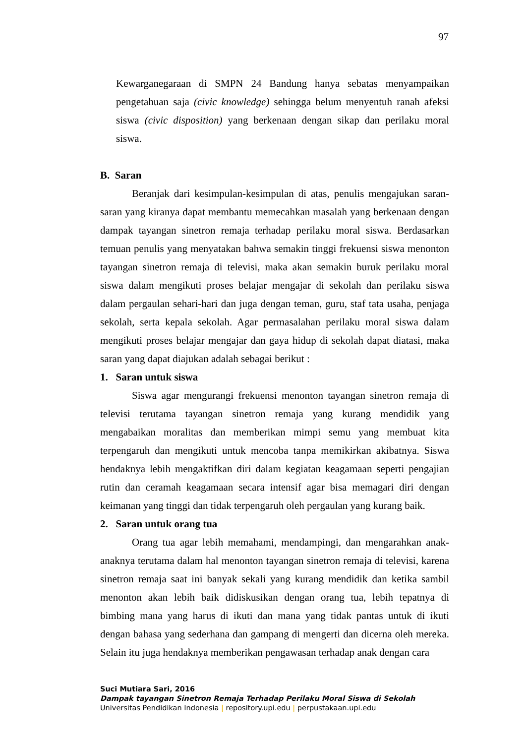97
Kewarganegaraan di SMPN 24 Bandung hanya sebatas menyampaikan pengetahuan saja (civic knowledge) sehingga belum menyentuh ranah afeksi siswa (civic disposition) yang berkenaan dengan sikap dan perilaku moral siswa.
B. Saran
Beranjak dari kesimpulan-kesimpulan di atas, penulis mengajukan saran-saran yang kiranya dapat membantu memecahkan masalah yang berkenaan dengan dampak tayangan sinetron remaja terhadap perilaku moral siswa. Berdasarkan temuan penulis yang menyatakan bahwa semakin tinggi frekuensi siswa menonton tayangan sinetron remaja di televisi, maka akan semakin buruk perilaku moral siswa dalam mengikuti proses belajar mengajar di sekolah dan perilaku siswa dalam pergaulan sehari-hari dan juga dengan teman, guru, staf tata usaha, penjaga sekolah, serta kepala sekolah. Agar permasalahan perilaku moral siswa dalam mengikuti proses belajar mengajar dan gaya hidup di sekolah dapat diatasi, maka saran yang dapat diajukan adalah sebagai berikut :
1. Saran untuk siswa
Siswa agar mengurangi frekuensi menonton tayangan sinetron remaja di televisi terutama tayangan sinetron remaja yang kurang mendidik yang mengabaikan moralitas dan memberikan mimpi semu yang membuat kita terpengaruh dan mengikuti untuk mencoba tanpa memikirkan akibatnya. Siswa hendaknya lebih mengaktifkan diri dalam kegiatan keagamaan seperti pengajian rutin dan ceramah keagamaan secara intensif agar bisa memagari diri dengan keimanan yang tinggi dan tidak terpengaruh oleh pergaulan yang kurang baik.
2. Saran untuk orang tua
Orang tua agar lebih memahami, mendampingi, dan mengarahkan anak-anaknya terutama dalam hal menonton tayangan sinetron remaja di televisi, karena sinetron remaja saat ini banyak sekali yang kurang mendidik dan ketika sambil menonton akan lebih baik didiskusikan dengan orang tua, lebih tepatnya di bimbing mana yang harus di ikuti dan mana yang tidak pantas untuk di ikuti dengan bahasa yang sederhana dan gampang di mengerti dan dicerna oleh mereka. Selain itu juga hendaknya memberikan pengawasan terhadap anak dengan cara
Suci Mutiara Sari, 2016
Dampak tayangan Sinetron Remaja Terhadap Perilaku Moral Siswa di Sekolah
Universitas Pendidikan Indonesia | repository.upi.edu | perpustakaan.upi.edu